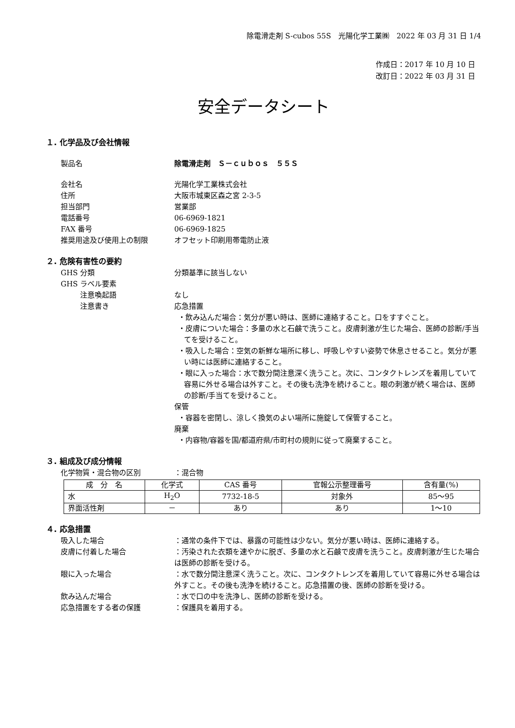除電滑走剤 S-cubos 55S　光陽化学工業㈱　2022 年 03 月 31 日 1/4
作成日：2017 年 10 月 10 日
改訂日：2022 年 03 月 31 日
安全データシート
１. 化学品及び会社情報
製品名 除電滑走剤　Ｓ－ｃｕｂｏｓ　５５Ｓ
会社名 光陽化学工業株式会社
住所 大阪市城東区森之宮 2-3-5
担当部門 営業部
電話番号 06-6969-1821
FAX 番号 06-6969-1825
推奨用途及び使用上の制限 オフセット印刷用帯電防止液
２. 危険有害性の要約
GHS 分類 分類基準に該当しない
GHS ラベル要素
注意喚起語 なし
注意書き 応急措置
・飲み込んだ場合：気分が悪い時は、医師に連絡すること。口をすすぐこと。
・皮膚についた場合：多量の水と石鹸で洗うこと。皮膚刺激が生じた場合、医師の診断/手当てを受けること。
・吸入した場合：空気の新鮮な場所に移し、呼吸しやすい姿勢で休息させること。気分が悪い時には医師に連絡すること。
・眼に入った場合：水で数分間注意深く洗うこと。次に、コンタクトレンズを着用していて容易に外せる場合は外すこと。その後も洗浄を続けること。眼の刺激が続く場合は、医師の診断/手当てを受けること。
保管
・容器を密閉し、涼しく換気のよい場所に施錠して保管すること。
廃棄
・内容物/容器を国/都道府県/市町村の規則に従って廃棄すること。
３. 組成及び成分情報
化学物質・混合物の区別 ：混合物
| 成 分 名 | 化学式 | CAS 番号 | 官報公示整理番号 | 含有量(%) |
| --- | --- | --- | --- | --- |
| 水 | H<sub>2</sub>O | 7732-18-5 | 対象外 | 85～95 |
| 界面活性剤 | － | あり | あり | 1～10 |
４. 応急措置
吸入した場合 ：通常の条件下では、暴露の可能性は少ない。気分が悪い時は、医師に連絡する。
皮膚に付着した場合 ：汚染された衣類を速やかに脱ぎ、多量の水と石鹸で皮膚を洗うこと。皮膚刺激が生じた場合は医師の診断を受ける。
眼に入った場合 ：水で数分間注意深く洗うこと。次に、コンタクトレンズを着用していて容易に外せる場合は外すこと。その後も洗浄を続けること。応急措置の後、医師の診断を受ける。
飲み込んだ場合 ：水で口の中を洗浄し、医師の診断を受ける。
応急措置をする者の保護 ：保護具を着用する。